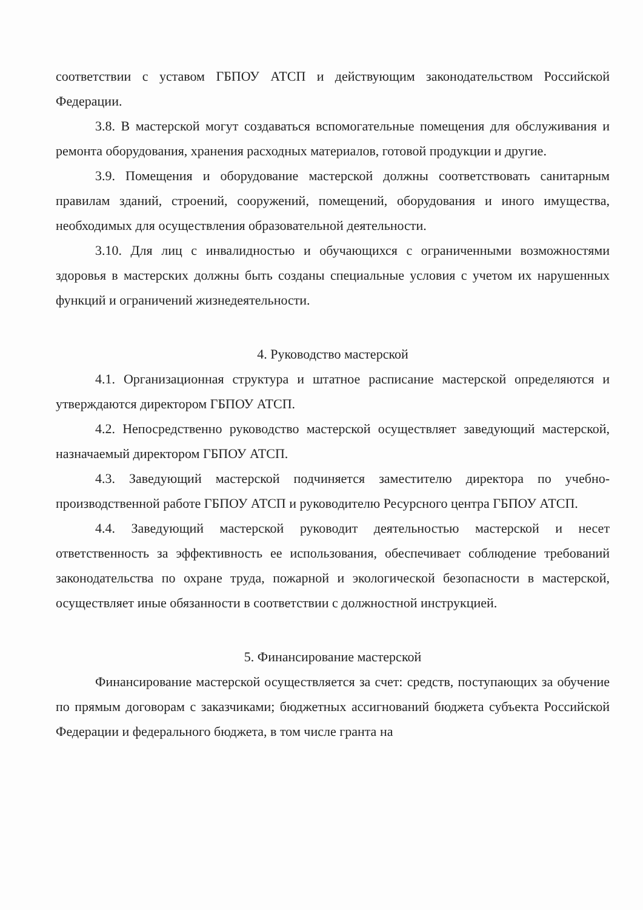соответствии с уставом ГБПОУ АТСП и действующим законодательством Российской Федерации.
3.8. В мастерской могут создаваться вспомогательные помещения для обслуживания и ремонта оборудования, хранения расходных материалов, готовой продукции и другие.
3.9. Помещения и оборудование мастерской должны соответствовать санитарным правилам зданий, строений, сооружений, помещений, оборудования и иного имущества, необходимых для осуществления образовательной деятельности.
3.10. Для лиц с инвалидностью и обучающихся с ограниченными возможностями здоровья в мастерских должны быть созданы специальные условия с учетом их нарушенных функций и ограничений жизнедеятельности.
4. Руководство мастерской
4.1. Организационная структура и штатное расписание мастерской определяются и утверждаются директором ГБПОУ АТСП.
4.2. Непосредственно руководство мастерской осуществляет заведующий мастерской, назначаемый директором ГБПОУ АТСП.
4.3. Заведующий мастерской подчиняется заместителю директора по учебно-производственной работе ГБПОУ АТСП и руководителю Ресурсного центра ГБПОУ АТСП.
4.4. Заведующий мастерской руководит деятельностью мастерской и несет ответственность за эффективность ее использования, обеспечивает соблюдение требований законодательства по охране труда, пожарной и экологической безопасности в мастерской, осуществляет иные обязанности в соответствии с должностной инструкцией.
5. Финансирование мастерской
Финансирование мастерской осуществляется за счет: средств, поступающих за обучение по прямым договорам с заказчиками; бюджетных ассигнований бюджета субъекта Российской Федерации и федерального бюджета, в том числе гранта на